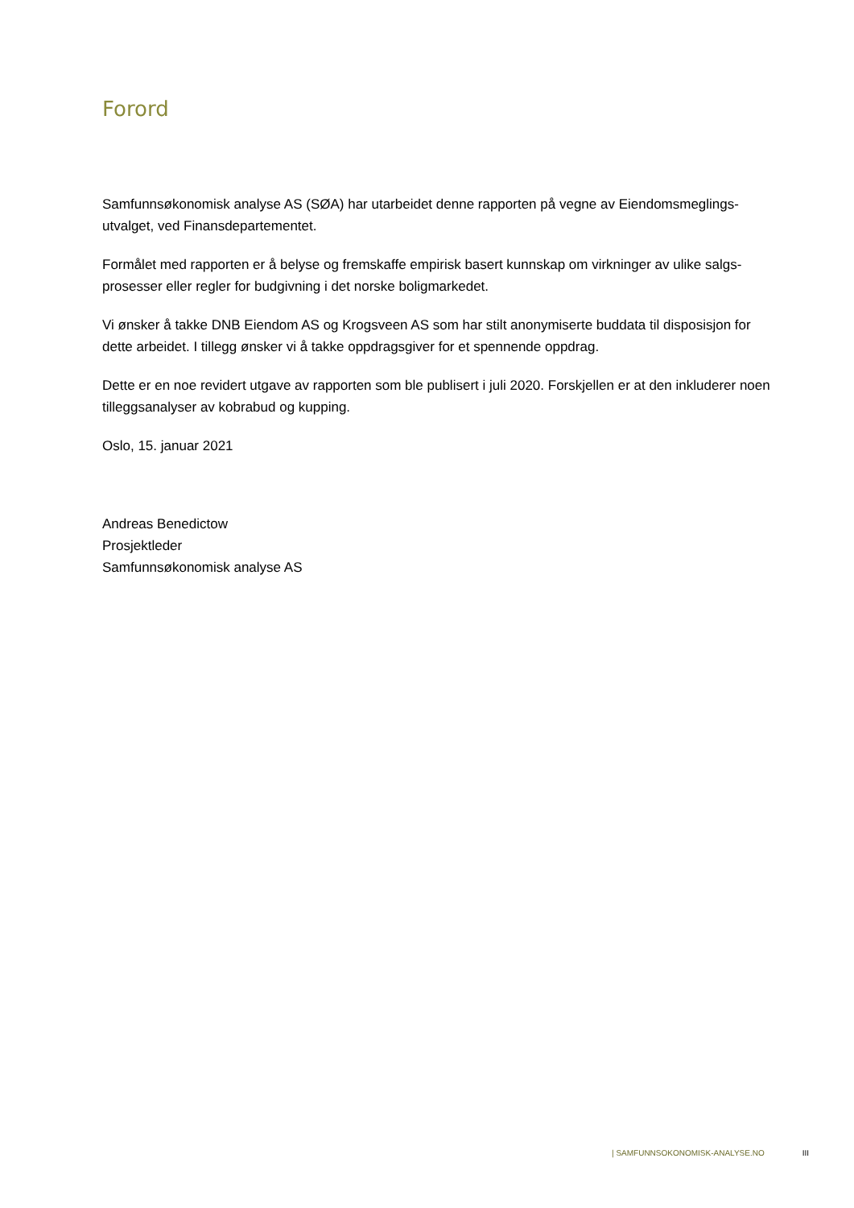Forord
Samfunnsøkonomisk analyse AS (SØA) har utarbeidet denne rapporten på vegne av Eiendomsmeglings-utvalget, ved Finansdepartementet.
Formålet med rapporten er å belyse og fremskaffe empirisk basert kunnskap om virkninger av ulike salgs-prosesser eller regler for budgivning i det norske boligmarkedet.
Vi ønsker å takke DNB Eiendom AS og Krogsveen AS som har stilt anonymiserte buddata til disposisjon for dette arbeidet. I tillegg ønsker vi å takke oppdragsgiver for et spennende oppdrag.
Dette er en noe revidert utgave av rapporten som ble publisert i juli 2020. Forskjellen er at den inkluderer noen tilleggsanalyser av kobrabud og kupping.
Oslo, 15. januar 2021
Andreas Benedictow
Prosjektleder
Samfunnsøkonomisk analyse AS
| SAMFUNNSOKONOMISK-ANALYSE.NO III